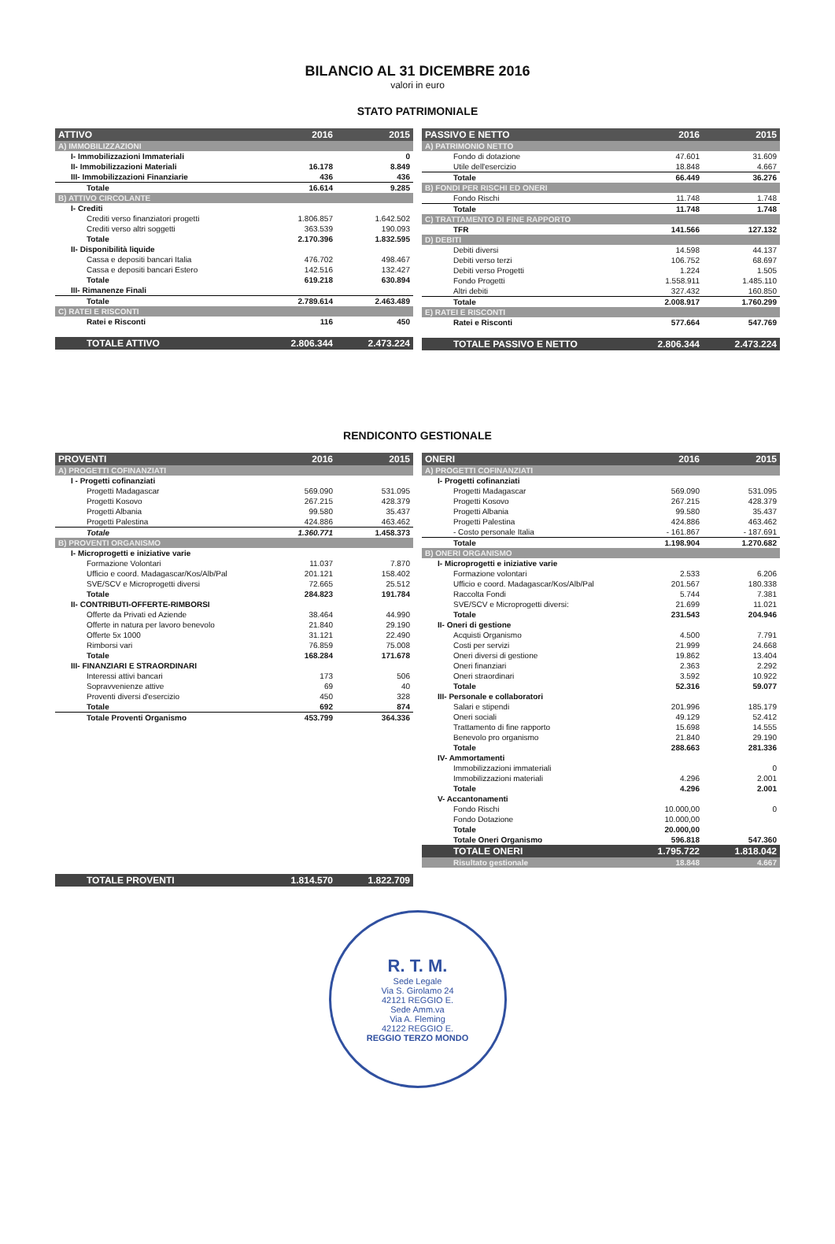BILANCIO AL 31 DICEMBRE 2016
valori in euro
STATO PATRIMONIALE
| ATTIVO | 2016 | 2015 |
| --- | --- | --- |
| A) IMMOBILIZZAZIONI | | |
| I- Immobilizzazioni Immateriali | | 0 |
| II- Immobilizzazioni Materiali | 16.178 | 8.849 |
| III- Immobilizzazioni Finanziarie | 436 | 436 |
| Totale | 16.614 | 9.285 |
| B) ATTIVO CIRCOLANTE | | |
| I- Crediti | | |
| Crediti verso finanziatori progetti | 1.806.857 | 1.642.502 |
| Crediti verso altri soggetti | 363.539 | 190.093 |
| Totale | 2.170.396 | 1.832.595 |
| II- Disponibilità liquide | | |
| Cassa e depositi bancari Italia | 476.702 | 498.467 |
| Cassa e depositi bancari Estero | 142.516 | 132.427 |
| Totale | 619.218 | 630.894 |
| III- Rimanenze Finali | | |
| Totale | 2.789.614 | 2.463.489 |
| C) RATEI E RISCONTI | | |
| Ratei e Risconti | 116 | 450 |
| TOTALE ATTIVO | 2.806.344 | 2.473.224 |
| PASSIVO E NETTO | 2016 | 2015 |
| --- | --- | --- |
| A) PATRIMONIO NETTO | | |
| Fondo di dotazione | 47.601 | 31.609 |
| Utile dell'esercizio | 18.848 | 4.667 |
| Totale | 66.449 | 36.276 |
| B) FONDI PER RISCHI ED ONERI | | |
| Fondo Rischi | 11.748 | 1.748 |
| Totale | 11.748 | 1.748 |
| C) TRATTAMENTO DI FINE RAPPORTO | | |
| TFR | 141.566 | 127.132 |
| D) DEBITI | | |
| Debiti diversi | 14.598 | 44.137 |
| Debiti verso terzi | 106.752 | 68.697 |
| Debiti verso Progetti | 1.224 | 1.505 |
| Fondo Progetti | 1.558.911 | 1.485.110 |
| Altri debiti | 327.432 | 160.850 |
| Totale | 2.008.917 | 1.760.299 |
| E) RATEI E RISCONTI | | |
| Ratei e Risconti | 577.664 | 547.769 |
| TOTALE PASSIVO E NETTO | 2.806.344 | 2.473.224 |
RENDICONTO GESTIONALE
| PROVENTI | 2016 | 2015 |
| --- | --- | --- |
| A) PROGETTI COFINANZIATI | | |
| I - Progetti cofinanziati | | |
| Progetti Madagascar | 569.090 | 531.095 |
| Progetti Kosovo | 267.215 | 428.379 |
| Progetti Albania | 99.580 | 35.437 |
| Progetti Palestina | 424.886 | 463.462 |
| Totale | 1.360.771 | 1.458.373 |
| B) PROVENTI ORGANISMO | | |
| I- Microprogetti e iniziative varie | | |
| Formazione Volontari | 11.037 | 7.870 |
| Ufficio e coord. Madagascar/Kos/Alb/Pal | 201.121 | 158.402 |
| SVE/SCV e Microprogetti diversi | 72.665 | 25.512 |
| Totale | 284.823 | 191.784 |
| II- CONTRIBUTI-OFFERTE-RIMBORSI | | |
| Offerte da Privati ed Aziende | 38.464 | 44.990 |
| Offerte in natura per lavoro benevolo | 21.840 | 29.190 |
| Offerte 5x 1000 | 31.121 | 22.490 |
| Rimborsi vari | 76.859 | 75.008 |
| Totale | 168.284 | 171.678 |
| III- FINANZIARI E STRAORDINARI | | |
| Interessi attivi bancari | 173 | 506 |
| Sopravvenienze attive | 69 | 40 |
| Proventi diversi d'esercizio | 450 | 328 |
| Totale | 692 | 874 |
| Totale Proventi Organismo | 453.799 | 364.336 |
| TOTALE PROVENTI | 1.814.570 | 1.822.709 |
| ONERI | 2016 | 2015 |
| --- | --- | --- |
| A) PROGETTI COFINANZIATI | | |
| I- Progetti cofinanziati | | |
| Progetti Madagascar | 569.090 | 531.095 |
| Progetti Kosovo | 267.215 | 428.379 |
| Progetti Albania | 99.580 | 35.437 |
| Progetti Palestina | 424.886 | 463.462 |
| - Costo personale Italia | - 161.867 | - 187.691 |
| Totale | 1.198.904 | 1.270.682 |
| B) ONERI ORGANISMO | | |
| I- Microprogetti e iniziative varie | | |
| Formazione volontari | 2.533 | 6.206 |
| Ufficio e coord. Madagascar/Kos/Alb/Pal | 201.567 | 180.338 |
| Raccolta Fondi | 5.744 | 7.381 |
| SVE/SCV e Microprogetti diversi: | 21.699 | 11.021 |
| Totale | 231.543 | 204.946 |
| II- Oneri di gestione | | |
| Acquisti Organismo | 4.500 | 7.791 |
| Costi per servizi | 21.999 | 24.668 |
| Oneri diversi di gestione | 19.862 | 13.404 |
| Oneri finanziari | 2.363 | 2.292 |
| Oneri straordinari | 3.592 | 10.922 |
| Totale | 52.316 | 59.077 |
| III- Personale e collaboratori | | |
| Salari e stipendi | 201.996 | 185.179 |
| Oneri sociali | 49.129 | 52.412 |
| Trattamento di fine rapporto | 15.698 | 14.555 |
| Benevolo pro organismo | 21.840 | 29.190 |
| Totale | 288.663 | 281.336 |
| IV- Ammortamenti | | |
| Immobilizzazioni immateriali | | 0 |
| Immobilizzazioni materiali | 4.296 | 2.001 |
| Totale | 4.296 | 2.001 |
| V- Accantonamenti | | |
| Fondo Rischi | 10.000,00 | 0 |
| Fondo Dotazione | 10.000,00 | |
| Totale | 20.000,00 | |
| Totale Oneri Organismo | 596.818 | 547.360 |
| TOTALE ONERI | 1.795.722 | 1.818.042 |
| Risultato gestionale | 18.848 | 4.667 |
R. T. M.
Sede Legale
Via S. Girolamo 24
42121 REGGIO E.
Sede Amm.va
Via A. Fleming
42122 REGGIO E.
REGGIO TERZO MONDO